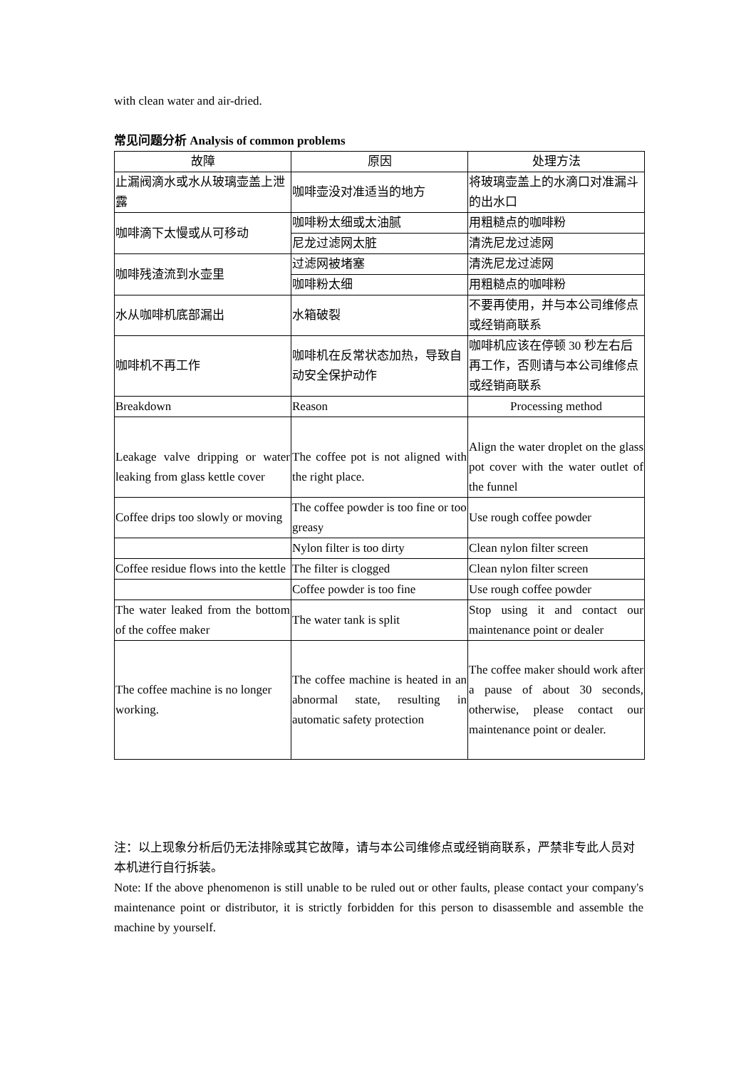with clean water and air-dried.
常见问题分析 Analysis of common problems
| 故障 | 原因 | 处理方法 |
| --- | --- | --- |
| 止漏阀滴水或水从玻璃壶盖上泄露 | 咖啡壶没对准适当的地方 | 将玻璃壶盖上的水滴口对准漏斗的出水口 |
| 咖啡滴下太慢或从可移动 | 咖啡粉太细或太油腻 | 用粗糙点的咖啡粉 |
| | 尼龙过滤网太脏 | 清洗尼龙过滤网 |
| 咖啡残渣流到水壶里 | 过滤网被堵塞 | 清洗尼龙过滤网 |
| | 咖啡粉太细 | 用粗糙点的咖啡粉 |
| 水从咖啡机底部漏出 | 水箱破裂 | 不要再使用，并与本公司维修点或经销商联系 |
| 咖啡机不再工作 | 咖啡机在反常状态加热，导致自动安全保护动作 | 咖啡机应该在停顿 30 秒左右后再工作，否则请与本公司维修点或经销商联系 |
| Breakdown | Reason | Processing method |
| Leakage valve dripping or water leaking from glass kettle cover | The coffee pot is not aligned with the right place. | Align the water droplet on the glass pot cover with the water outlet of the funnel |
| Coffee drips too slowly or moving | The coffee powder is too fine or too greasy | Use rough coffee powder |
| | Nylon filter is too dirty | Clean nylon filter screen |
| Coffee residue flows into the kettle | The filter is clogged | Clean nylon filter screen |
| | Coffee powder is too fine | Use rough coffee powder |
| The water leaked from the bottom of the coffee maker | The water tank is split | Stop using it and contact our maintenance point or dealer |
| The coffee machine is no longer working. | The coffee machine is heated in an abnormal state, resulting in automatic safety protection | The coffee maker should work after a pause of about 30 seconds, otherwise, please contact our maintenance point or dealer. |
注：以上现象分析后仍无法排除或其它故障，请与本公司维修点或经销商联系，严禁非专此人员对本机进行自行拆装。
Note: If the above phenomenon is still unable to be ruled out or other faults, please contact your company's maintenance point or distributor, it is strictly forbidden for this person to disassemble and assemble the machine by yourself.